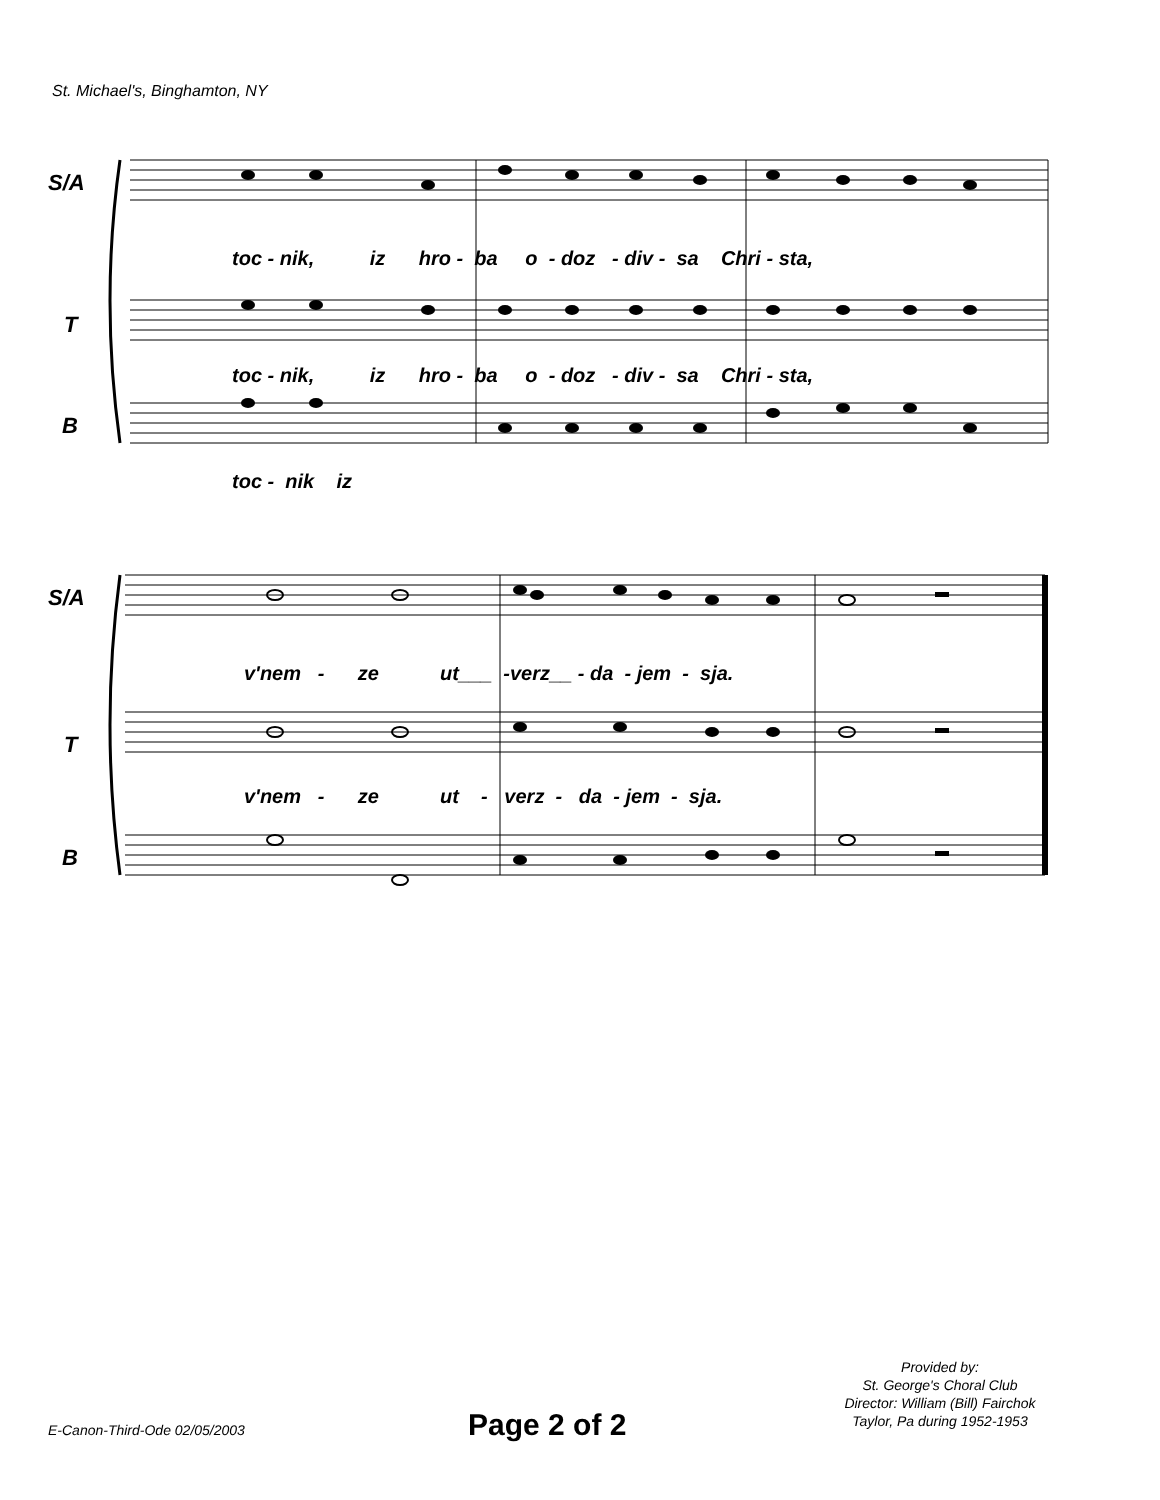St. Michael's, Binghamton, NY
S/A
T
B
toc - nik, iz hro - ba o - doz - div - sa Chri - sta,
toc - nik, iz hro - ba o - doz - div - sa Chri - sta,
toc - nik iz
S/A
T
B
v'nem - ze ut___ -verz__ - da - jem - sja.
v'nem - ze ut - verz - da - jem - sja.
Provided by:
St. George's Choral Club
Director: William (Bill) Fairchok
Taylor, Pa during 1952-1953
E-Canon-Third-Ode 02/05/2003 Page 2 of 2